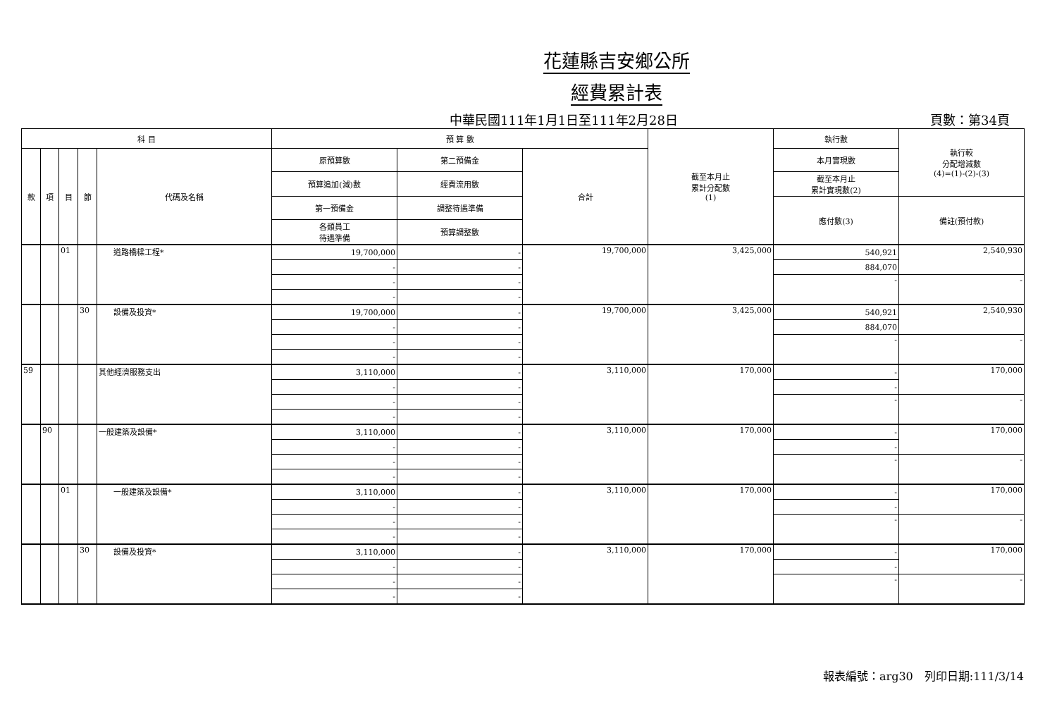花蓮縣吉安鄉公所
經費累計表
中華民國111年1月1日至111年2月28日 頁數：第34頁
| 科 目 | | | | | 預 算 數 | | | 截至本月止 累計分配數 (1) | 執行數 | 執行較 分配增減數 (4)=(1)-(2)-(3) |
| --- | --- | --- | --- | --- | --- | --- | --- | --- | --- | --- |
| 款 | 項 | 目 | 節 | 代碼及名稱 | 原預算數 | 第二預備金 | 合計 | | 本月實現數 | |
| | | | | | 預算追加(減)數 | 經費流用數 | | | 截至本月止 累計實現數(2) | |
| | | | | | 第一預備金 | 調整待遇準備 | | | 應付數(3) | 備註(預付款) |
| | | | | | 各類員工 待遇準備 | 預算調整數 | | | | |
| | | 01 | | 道路橋樑工程* | 19,700,000 | - | 19,700,000 | 3,425,000 | 540,921 | 2,540,930 |
| | | | | | - | - | | | 884,070 | |
| | | | | | - | - | | | - | - |
| | | | | | - | - | | | | |
| | | | 30 | 設備及投資* | 19,700,000 | - | 19,700,000 | 3,425,000 | 540,921 | 2,540,930 |
| | | | | | - | - | | | 884,070 | |
| | | | | | - | - | | | - | - |
| | | | | | - | - | | | | |
| 59 | | | | 其他經濟服務支出 | 3,110,000 | - | 3,110,000 | 170,000 | - | 170,000 |
| | | | | | - | - | | | - | |
| | | | | | - | - | | | - | - |
| | | | | | - | - | | | | |
| | 90 | | | 一般建築及設備* | 3,110,000 | - | 3,110,000 | 170,000 | - | 170,000 |
| | | | | | - | - | | | - | |
| | | | | | - | - | | | - | - |
| | | | | | - | - | | | | |
| | | 01 | | 一般建築及設備* | 3,110,000 | - | 3,110,000 | 170,000 | - | 170,000 |
| | | | | | - | - | | | - | |
| | | | | | - | - | | | - | - |
| | | | | | - | - | | | | |
| | | | 30 | 設備及投資* | 3,110,000 | - | 3,110,000 | 170,000 | - | 170,000 |
| | | | | | - | - | | | - | |
| | | | | | - | - | | | - | - |
| | | | | | - | - | | | | |
報表編號：arg30　列印日期:111/3/14